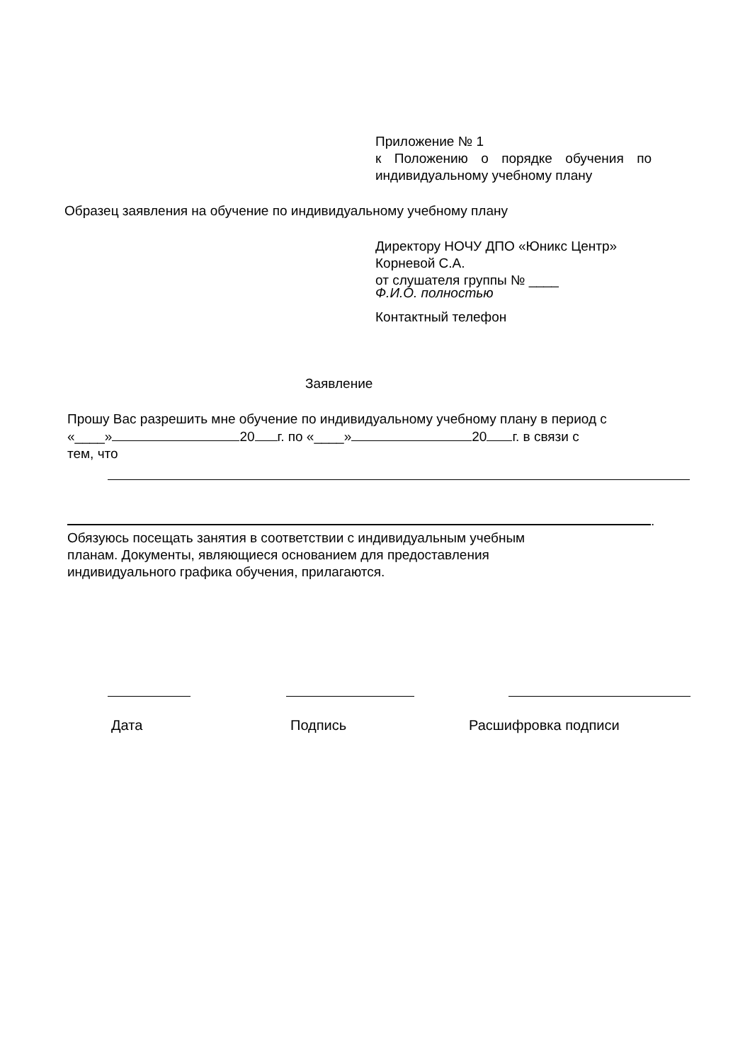Приложение № 1
к Положению о порядке обучения по индивидуальному учебному плану
Образец заявления на обучение по индивидуальному учебному плану
Директору НОЧУ ДПО «Юникс Центр»
Корневой С.А.
от слушателя группы № ____
Ф.И.О. полностью
Контактный телефон
Заявление
Прошу Вас разрешить мне обучение по индивидуальному учебному плану в период с
«____» 20 г. по «____» 20 г. в связи с
тем, что
.
Обязуюсь посещать занятия в соответствии с индивидуальным учебным
планам. Документы, являющиеся основанием для предоставления
индивидуального графика обучения, прилагаются.
Дата Подпись Расшифровка подписи